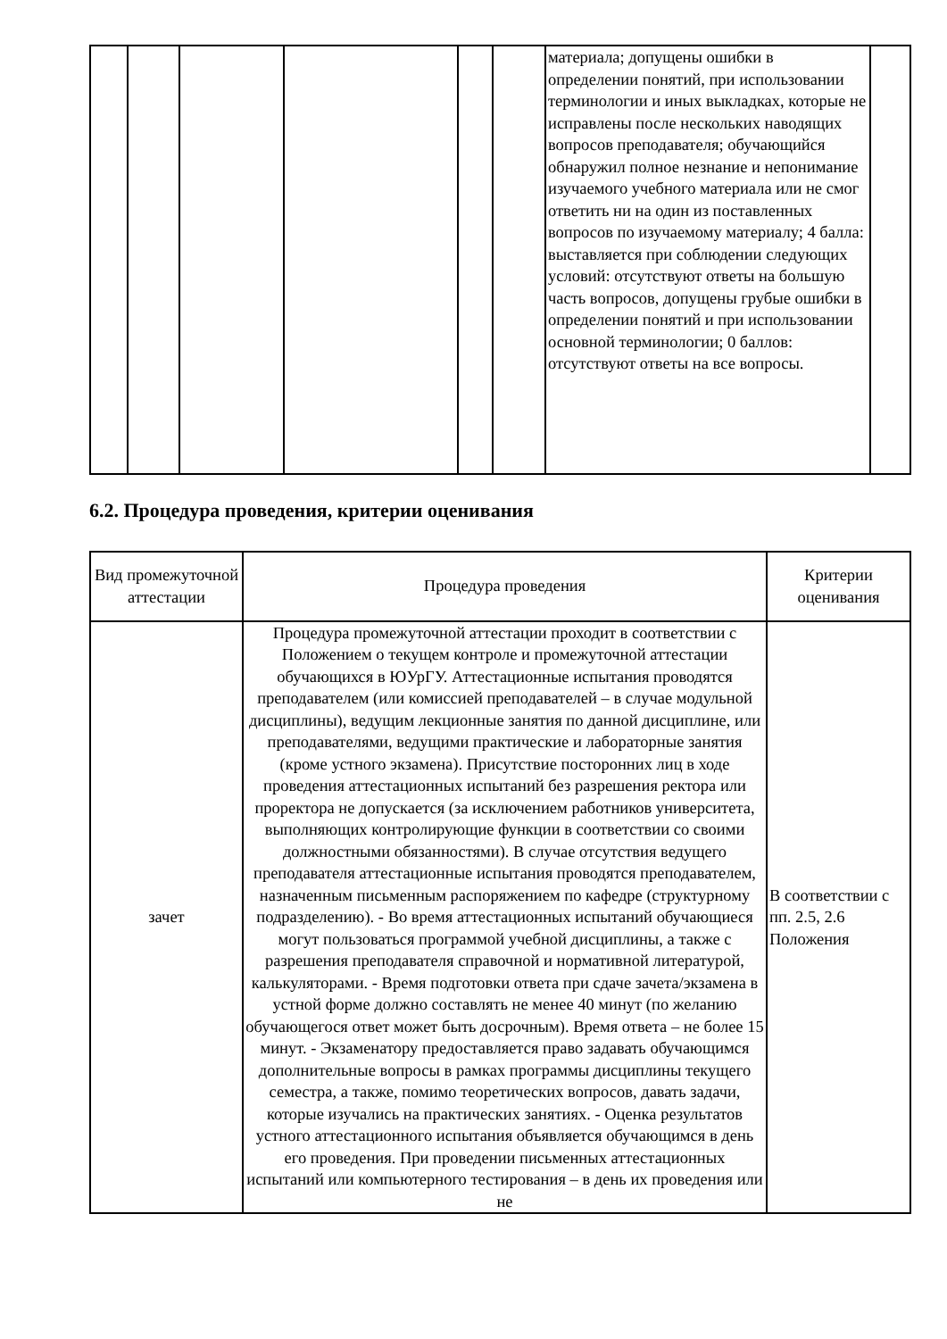| | | | | | | материала; допущены ошибки в определении понятий, при использовании терминологии и иных выкладках, которые не исправлены после нескольких наводящих вопросов преподавателя; обучающийся обнаружил полное незнание и непонимание изучаемого учебного материала или не смог ответить ни на один из поставленных вопросов по изучаемому материалу; 4 балла: выставляется при соблюдении следующих условий: отсутствуют ответы на большую часть вопросов, допущены грубые ошибки в определении понятий и при использовании основной терминологии; 0 баллов: отсутствуют ответы на все вопросы. | |
6.2. Процедура проведения, критерии оценивания
| Вид промежуточной аттестации | Процедура проведения | Критерии оценивания |
| --- | --- | --- |
| зачет | Процедура промежуточной аттестации проходит в соответствии с Положением о текущем контроле и промежуточной аттестации обучающихся в ЮУрГУ. Аттестационные испытания проводятся преподавателем (или комиссией преподавателей – в случае модульной дисциплины), ведущим лекционные занятия по данной дисциплине, или преподавателями, ведущими практические и лабораторные занятия (кроме устного экзамена). Присутствие посторонних лиц в ходе проведения аттестационных испытаний без разрешения ректора или проректора не допускается (за исключением работников университета, выполняющих контролирующие функции в соответствии со своими должностными обязанностями). В случае отсутствия ведущего преподавателя аттестационные испытания проводятся преподавателем, назначенным письменным распоряжением по кафедре (структурному подразделению). - Во время аттестационных испытаний обучающиеся могут пользоваться программой учебной дисциплины, а также с разрешения преподавателя справочной и нормативной литературой, калькуляторами. - Время подготовки ответа при сдаче зачета/экзамена в устной форме должно составлять не менее 40 минут (по желанию обучающегося ответ может быть досрочным). Время ответа – не более 15 минут. - Экзаменатору предоставляется право задавать обучающимся дополнительные вопросы в рамках программы дисциплины текущего семестра, а также, помимо теоретических вопросов, давать задачи, которые изучались на практических занятиях. - Оценка результатов устного аттестационного испытания объявляется обучающимся в день его проведения. При проведении письменных аттестационных испытаний или компьютерного тестирования – в день их проведения или не | В соответствии с пп. 2.5, 2.6 Положения |